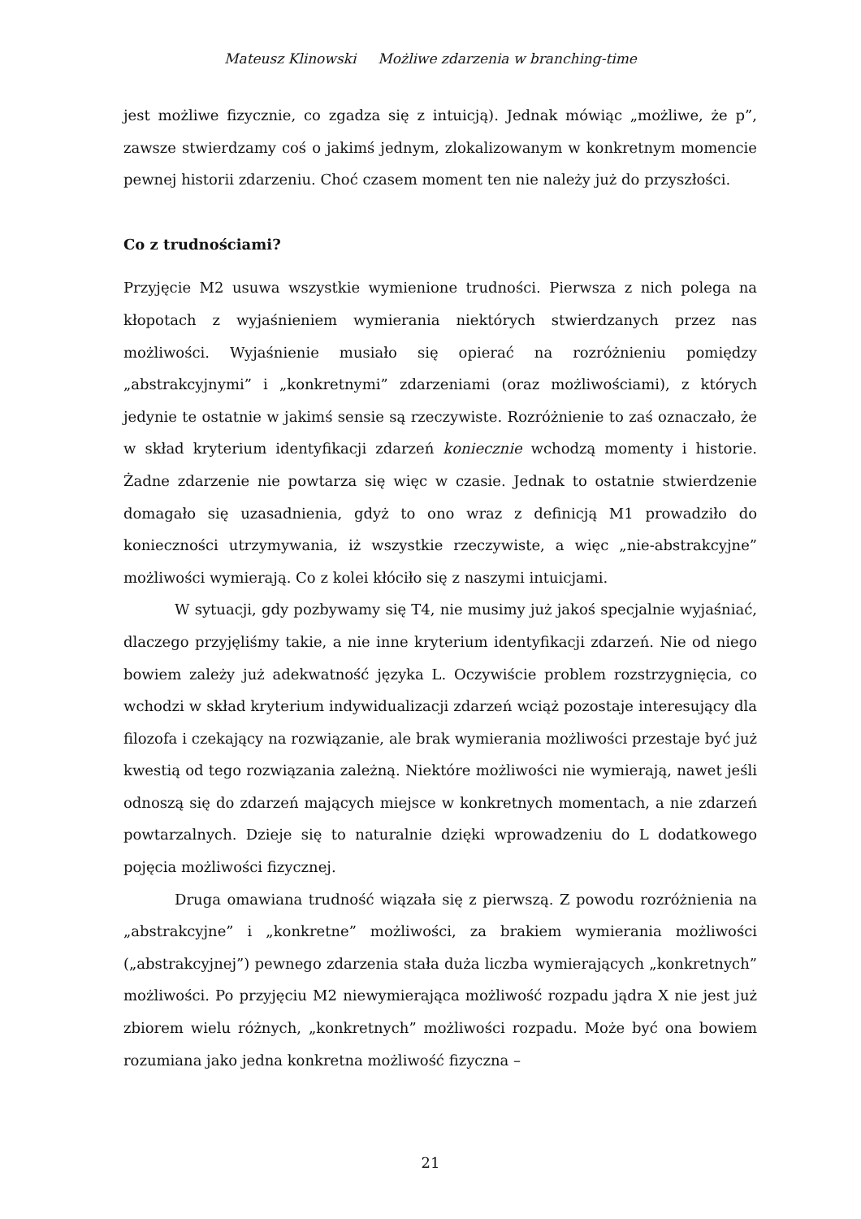Mateusz Klinowski Możliwe zdarzenia w branching-time
jest możliwe fizycznie, co zgadza się z intuicją). Jednak mówiąc „możliwe, że p”, zawsze stwierdzamy coś o jakimś jednym, zlokalizowanym w konkretnym momencie pewnej historii zdarzeniu. Choć czasem moment ten nie należy już do przyszłości.
Co z trudnościami?
Przyjęcie M2 usuwa wszystkie wymienione trudności. Pierwsza z nich polega na kłopotach z wyjaśnieniem wymierania niektórych stwierdzanych przez nas możliwości. Wyjaśnienie musiało się opierać na rozróżnieniu pomiędzy „abstrakcyjnymi” i „konkretnymi” zdarzeniami (oraz możliwościami), z których jedynie te ostatnie w jakimś sensie są rzeczywiste. Rozróżnienie to zaś oznaczało, że w skład kryterium identyfikacji zdarzeń koniecznie wchodzą momenty i historie. Żadne zdarzenie nie powtarza się więc w czasie. Jednak to ostatnie stwierdzenie domagało się uzasadnienia, gdyż to ono wraz z definicją M1 prowadziło do konieczności utrzymywania, iż wszystkie rzeczywiste, a więc „nie-abstrakcyjne” możliwości wymierają. Co z kolei kłóciło się z naszymi intuicjami.
W sytuacji, gdy pozbywamy się T4, nie musimy już jakoś specjalnie wyjaśniać, dlaczego przyjęliśmy takie, a nie inne kryterium identyfikacji zdarzeń. Nie od niego bowiem zależy już adekwatność języka L. Oczywiście problem rozstrzygnięcia, co wchodzi w skład kryterium indywidualizacji zdarzeń wciąż pozostaje interesujący dla filozofa i czekający na rozwiązanie, ale brak wymierania możliwości przestaje być już kwestią od tego rozwiązania zależną. Niektóre możliwości nie wymierają, nawet jeśli odnoszą się do zdarzeń mających miejsce w konkretnych momentach, a nie zdarzeń powtarzalnych. Dzieje się to naturalnie dzięki wprowadzeniu do L dodatkowego pojęcia możliwości fizycznej.
Druga omawiana trudność wiązała się z pierwszą. Z powodu rozróżnienia na „abstrakcyjne” i „konkretne” możliwości, za brakiem wymierania możliwości („abstrakcyjnej”) pewnego zdarzenia stała duża liczba wymierających „konkretnych” możliwości. Po przyjęciu M2 niewymierająca możliwość rozpadu jądra X nie jest już zbiorem wielu różnych, „konkretnych” możliwości rozpadu. Może być ona bowiem rozumiana jako jedna konkretna możliwość fizyczna –
21